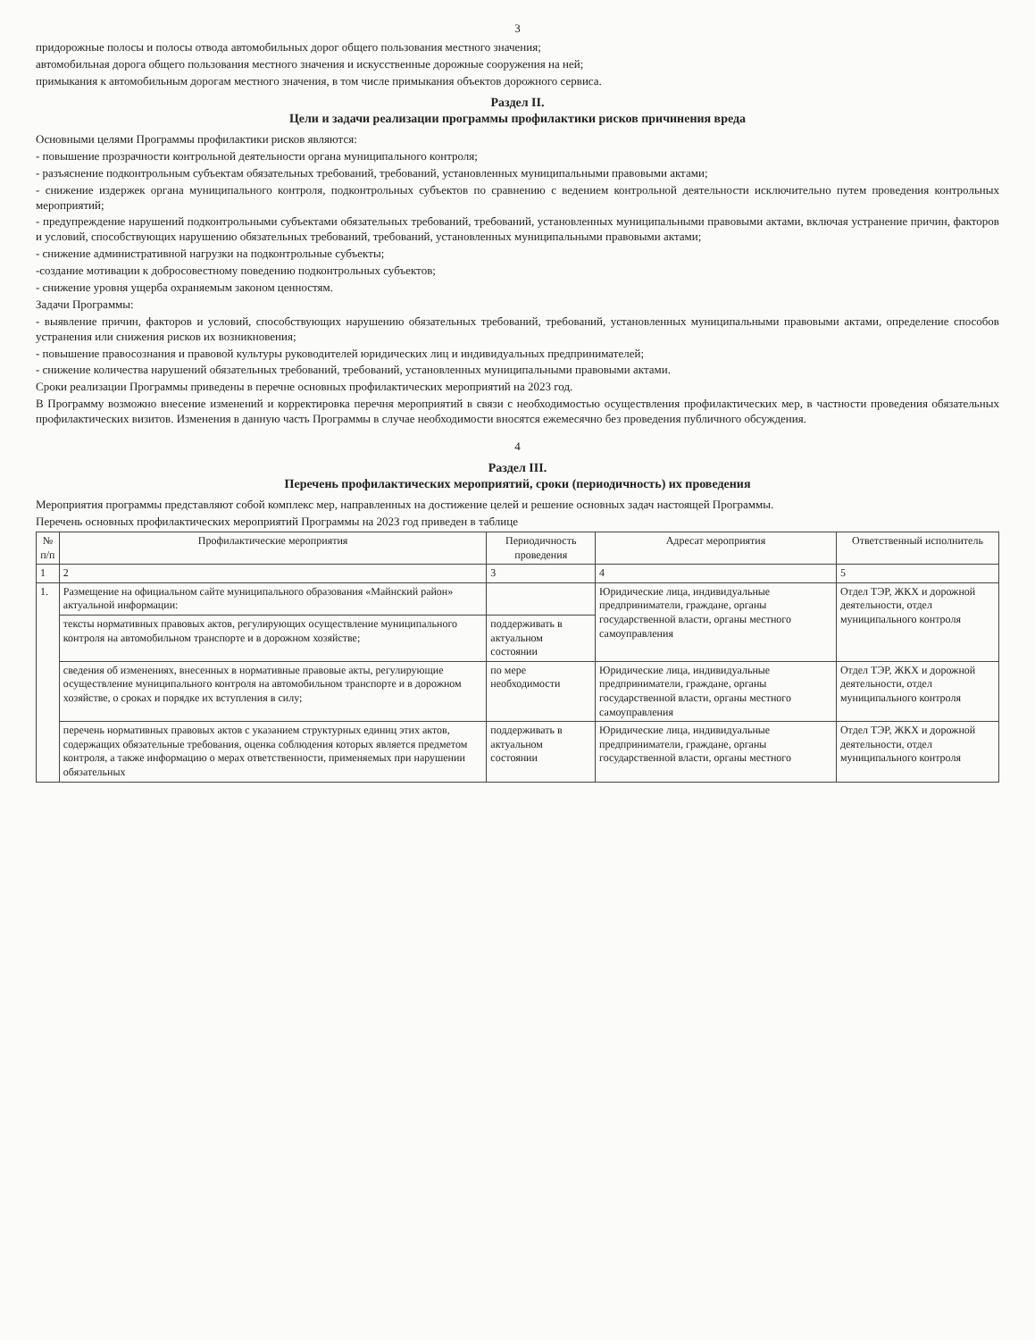3
придорожные полосы и полосы отвода автомобильных дорог общего пользования местного значения;
автомобильная дорога общего пользования местного значения и искусственные дорожные сооружения на ней;
примыкания к автомобильным дорогам местного значения, в том числе примыкания объектов дорожного сервиса.
Раздел II.
Цели и задачи реализации программы профилактики рисков причинения вреда
Основными целями Программы профилактики рисков являются:
- повышение прозрачности контрольной деятельности органа муниципального контроля;
- разъяснение подконтрольным субъектам обязательных требований, требований, установленных муниципальными правовыми актами;
- снижение издержек органа муниципального контроля, подконтрольных субъектов по сравнению с ведением контрольной деятельности исключительно путем проведения контрольных мероприятий;
- предупреждение нарушений подконтрольными субъектами обязательных требований, требований, установленных муниципальными правовыми актами, включая устранение причин, факторов и условий, способствующих нарушению обязательных требований, требований, установленных муниципальными правовыми актами;
- снижение административной нагрузки на подконтрольные субъекты;
-создание мотивации к добросовестному поведению подконтрольных субъектов;
- снижение уровня ущерба охраняемым законом ценностям.
Задачи Программы:
- выявление причин, факторов и условий, способствующих нарушению обязательных требований, требований, установленных муниципальными правовыми актами, определение способов устранения или снижения рисков их возникновения;
- повышение правосознания и правовой культуры руководителей юридических лиц и индивидуальных предпринимателей;
- снижение количества нарушений обязательных требований, требований, установленных муниципальными правовыми актами.
Сроки реализации Программы приведены в перечне основных профилактических мероприятий на 2023 год.
В Программу возможно внесение изменений и корректировка перечня мероприятий в связи с необходимостью осуществления профилактических мер, в частности проведения обязательных профилактических визитов. Изменения в данную часть Программы в случае необходимости вносятся ежемесячно без проведения публичного обсуждения.
4
Раздел III.
Перечень профилактических мероприятий, сроки (периодичность) их проведения
Мероприятия программы представляют собой комплекс мер, направленных на достижение целей и решение основных задач настоящей Программы.
Перечень основных профилактических мероприятий Программы на 2023 год приведен в таблице
| № п/п | Профилактические мероприятия | Периодичность проведения | Адресат мероприятия | Ответственный исполнитель |
| --- | --- | --- | --- | --- |
| 1 | 2 | 3 | 4 | 5 |
| 1. | Размещение на официальном сайте муниципального образования «Майнский район» актуальной информации: | | Юридические лица, индивидуальные предприниматели, граждане, органы государственной власти, органы местного самоуправления | Отдел ТЭР, ЖКХ и дорожной деятельности, отдел муниципального контроля |
| | тексты нормативных правовых актов, регулирующих осуществление муниципального контроля на автомобильном транспорте и в дорожном хозяйстве; | поддерживать в актуальном состоянии | | |
| | сведения об изменениях, внесенных в нормативные правовые акты, регулирующие осуществление муниципального контроля на автомобильном транспорте и в дорожном хозяйстве, о сроках и порядке их вступления в силу; | по мере необходимости | Юридические лица, индивидуальные предприниматели, граждане, органы государственной власти, органы местного самоуправления | Отдел ТЭР, ЖКХ и дорожной деятельности, отдел муниципального контроля |
| | перечень нормативных правовых актов с указанием структурных единиц этих актов, содержащих обязательные требования, оценка соблюдения которых является предметом контроля, а также информацию о мерах ответственности, применяемых при нарушении обязательных | поддерживать в актуальном состоянии | Юридические лица, индивидуальные предприниматели, граждане, органы государственной власти, органы местного | Отдел ТЭР, ЖКХ и дорожной деятельности, отдел муниципального контроля |